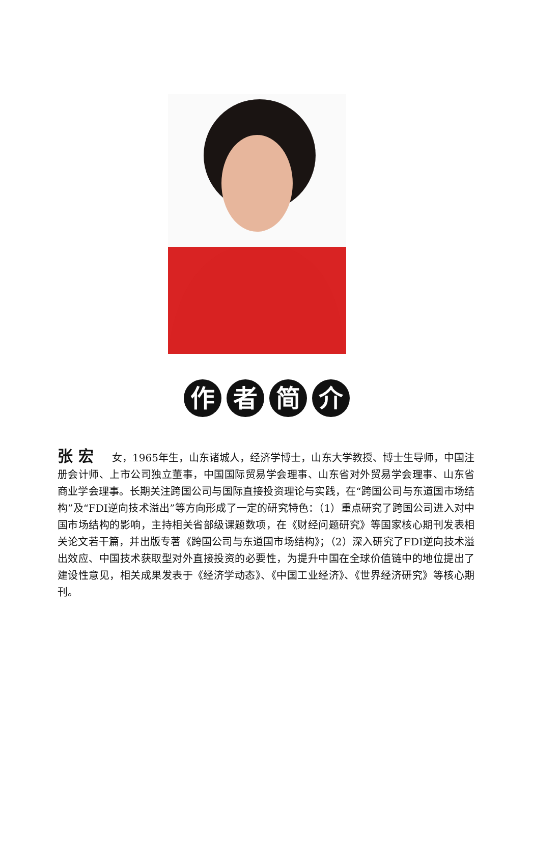作者简介
张 宏 女，1965年生，山东诸城人，经济学博士，山东大学教授、博士生导师，中国注册会计师、上市公司独立董事，中国国际贸易学会理事、山东省对外贸易学会理事、山东省商业学会理事。长期关注跨国公司与国际直接投资理论与实践，在“跨国公司与东道国市场结构”及“FDI逆向技术溢出”等方向形成了一定的研究特色：（1）重点研究了跨国公司进入对中国市场结构的影响，主持相关省部级课题数项，在《财经问题研究》等国家核心期刊发表相关论文若干篇，并出版专著《跨国公司与东道国市场结构》；（2）深入研究了FDI逆向技术溢出效应、中国技术获取型对外直接投资的必要性，为提升中国在全球价值链中的地位提出了建设性意见，相关成果发表于《经济学动态》、《中国工业经济》、《世界经济研究》等核心期刊。